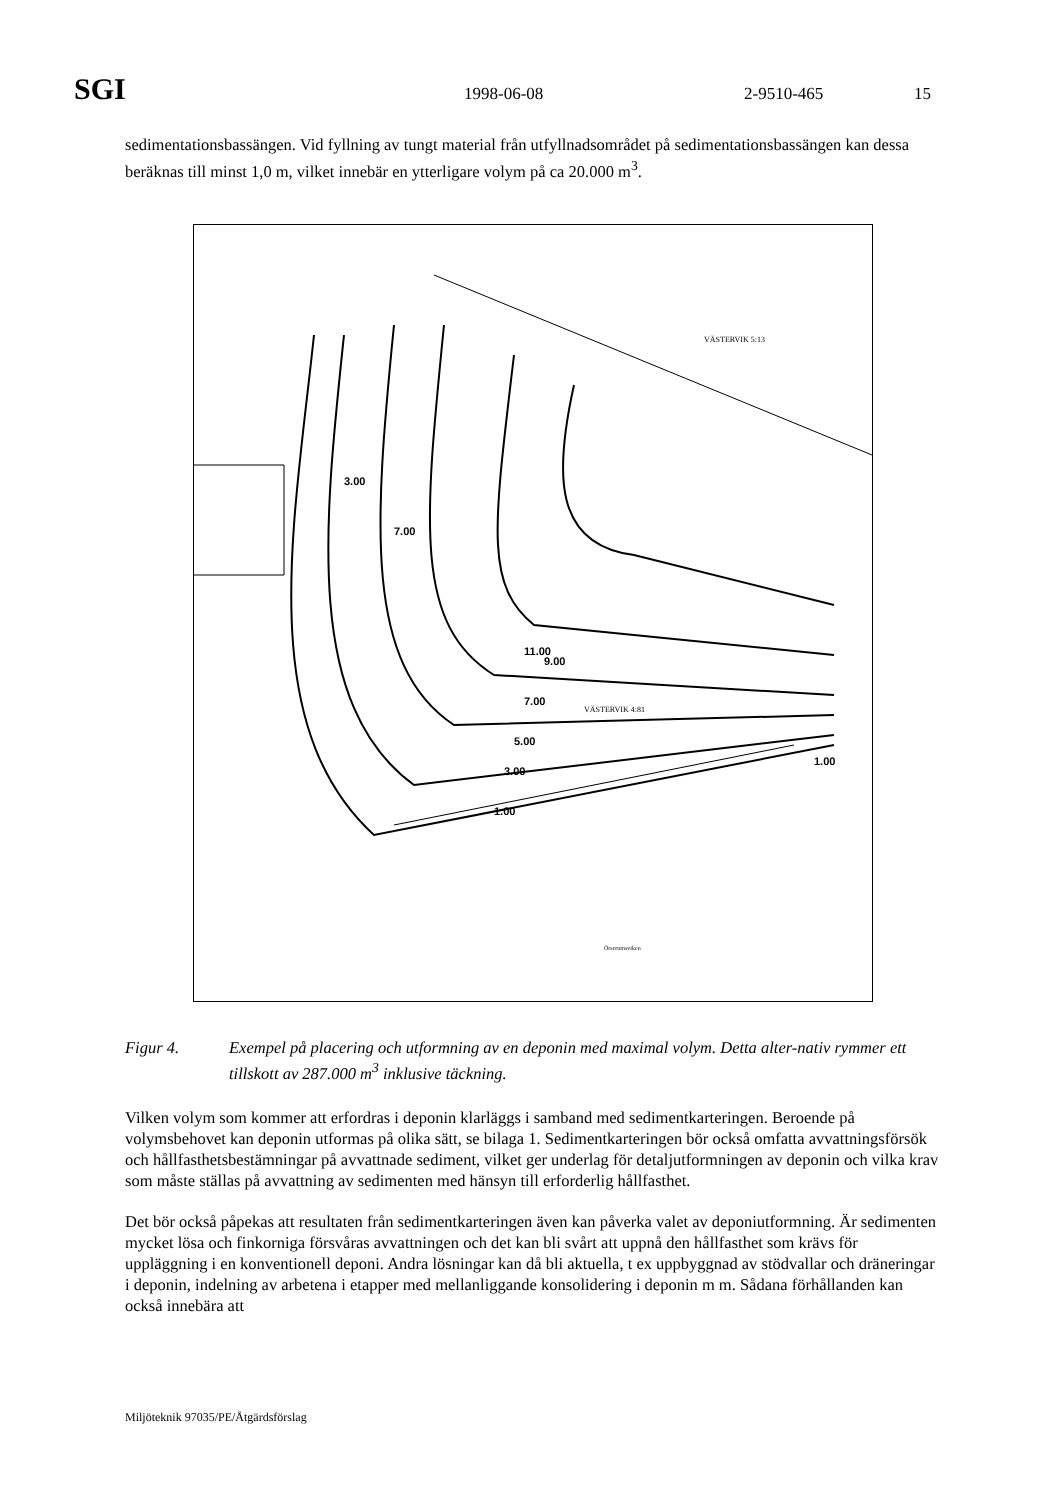SGI 1998-06-08 2-9510-465 15
sedimentationsbassängen. Vid fyllning av tungt material från utfyllnadsområdet på sedimentationsbassängen kan dessa beräknas till minst 1,0 m, vilket innebär en ytterligare volym på ca 20.000 m<sup>3</sup>.
3.00
7.00
11.00
9.00
7.00
5.00
3.00
1.00
1.00
VÄSTERVIK 4:81
VÄSTERVIK 5:13
Örserumsviken
Figur 4. Exempel på placering och utformning av en deponin med maximal volym. Detta alter-nativ rymmer ett tillskott av 287.000 m<sup>3</sup> inklusive täckning.
Vilken volym som kommer att erfordras i deponin klarläggs i samband med sedimentkarteringen. Beroende på volymsbehovet kan deponin utformas på olika sätt, se bilaga 1. Sedimentkarteringen bör också omfatta avvattningsförsök och hållfasthetsbestämningar på avvattnade sediment, vilket ger underlag för detaljutformningen av deponin och vilka krav som måste ställas på avvattning av sedimenten med hänsyn till erforderlig hållfasthet.
Det bör också påpekas att resultaten från sedimentkarteringen även kan påverka valet av deponiutformning. Är sedimenten mycket lösa och finkorniga försvåras avvattningen och det kan bli svårt att uppnå den hållfasthet som krävs för uppläggning i en konventionell deponi. Andra lösningar kan då bli aktuella, t ex uppbyggnad av stödvallar och dräneringar i deponin, indelning av arbetena i etapper med mellanliggande konsolidering i deponin m m. Sådana förhållanden kan också innebära att
Miljöteknik 97035/PE/Åtgärdsförslag